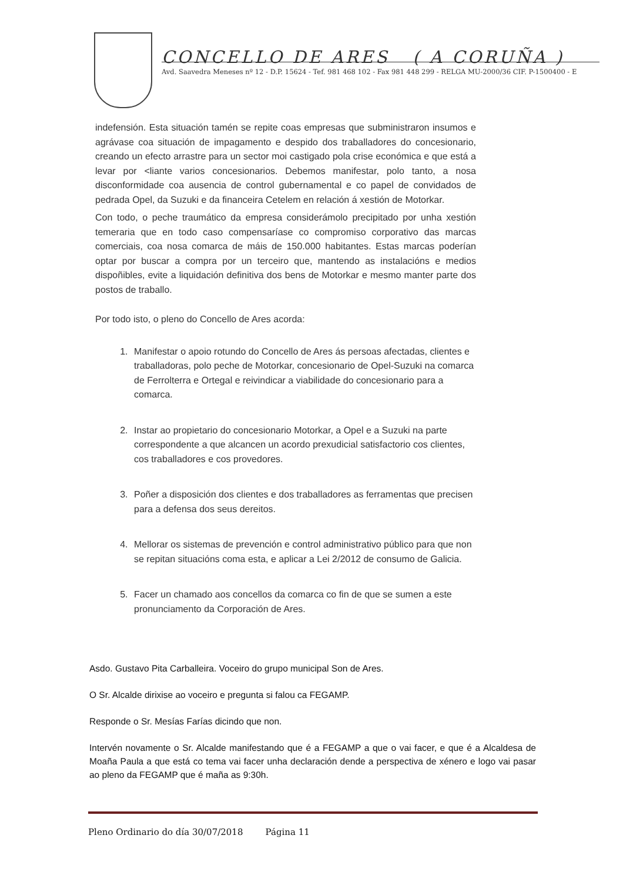CONCELLO DE ARES ( A CORUÑA )
Avd. Saavedra Meneses nº 12 - D.P. 15624 - Tef. 981 468 102 - Fax 981 448 299 - RELGA MU-2000/36 CIF. P-1500400 - E
indefensión. Esta situación tamén se repite coas empresas que subministraron insumos e agrávase coa situación de impagamento e despido dos traballadores do concesionario, creando un efecto arrastre para un sector moi castigado pola crise económica e que está a levar por <liante varios concesionarios. Debemos manifestar, polo tanto, a nosa disconformidade coa ausencia de control gubernamental e co papel de convidados de pedrada Opel, da Suzuki e da financeira Cetelem en relación á xestión de Motorkar.
Con todo, o peche traumático da empresa considerámolo precipitado por unha xestión temeraria que en todo caso compensaríase co compromiso corporativo das marcas comerciais, coa nosa comarca de máis de 150.000 habitantes. Estas marcas poderían optar por buscar a compra por un terceiro que, mantendo as instalacións e medios dispoñibles, evite a liquidación definitiva dos bens de Motorkar e mesmo manter parte dos postos de traballo.
Por todo isto, o pleno do Concello de Ares acorda:
1. Manifestar o apoio rotundo do Concello de Ares ás persoas afectadas, clientes e traballadoras, polo peche de Motorkar, concesionario de Opel-Suzuki na comarca de Ferrolterra e Ortegal e reivindicar a viabilidade do concesionario para a comarca.
2. Instar ao propietario do concesionario Motorkar, a Opel e a Suzuki na parte correspondente a que alcancen un acordo prexudicial satisfactorio cos clientes, cos traballadores e cos provedores.
3. Poñer a disposición dos clientes e dos traballadores as ferramentas que precisen para a defensa dos seus dereitos.
4. Mellorar os sistemas de prevención e control administrativo público para que non se repitan situacións coma esta, e aplicar a Lei 2/2012 de consumo de Galicia.
5. Facer un chamado aos concellos da comarca co fin de que se sumen a este pronunciamento da Corporación de Ares.
Asdo. Gustavo Pita Carballeira. Voceiro do grupo municipal Son de Ares.
O Sr. Alcalde dirixise ao voceiro e pregunta si falou ca FEGAMP.
Responde o Sr. Mesías Farías dicindo que non.
Intervén novamente o Sr. Alcalde manifestando que é a FEGAMP a que o vai facer, e que é a Alcaldesa de Moaña Paula a que está co tema vai facer unha declaración dende a perspectiva de xénero e logo vai pasar ao pleno da FEGAMP que é maña as 9:30h.
Pleno Ordinario do día 30/07/2018 Página 11